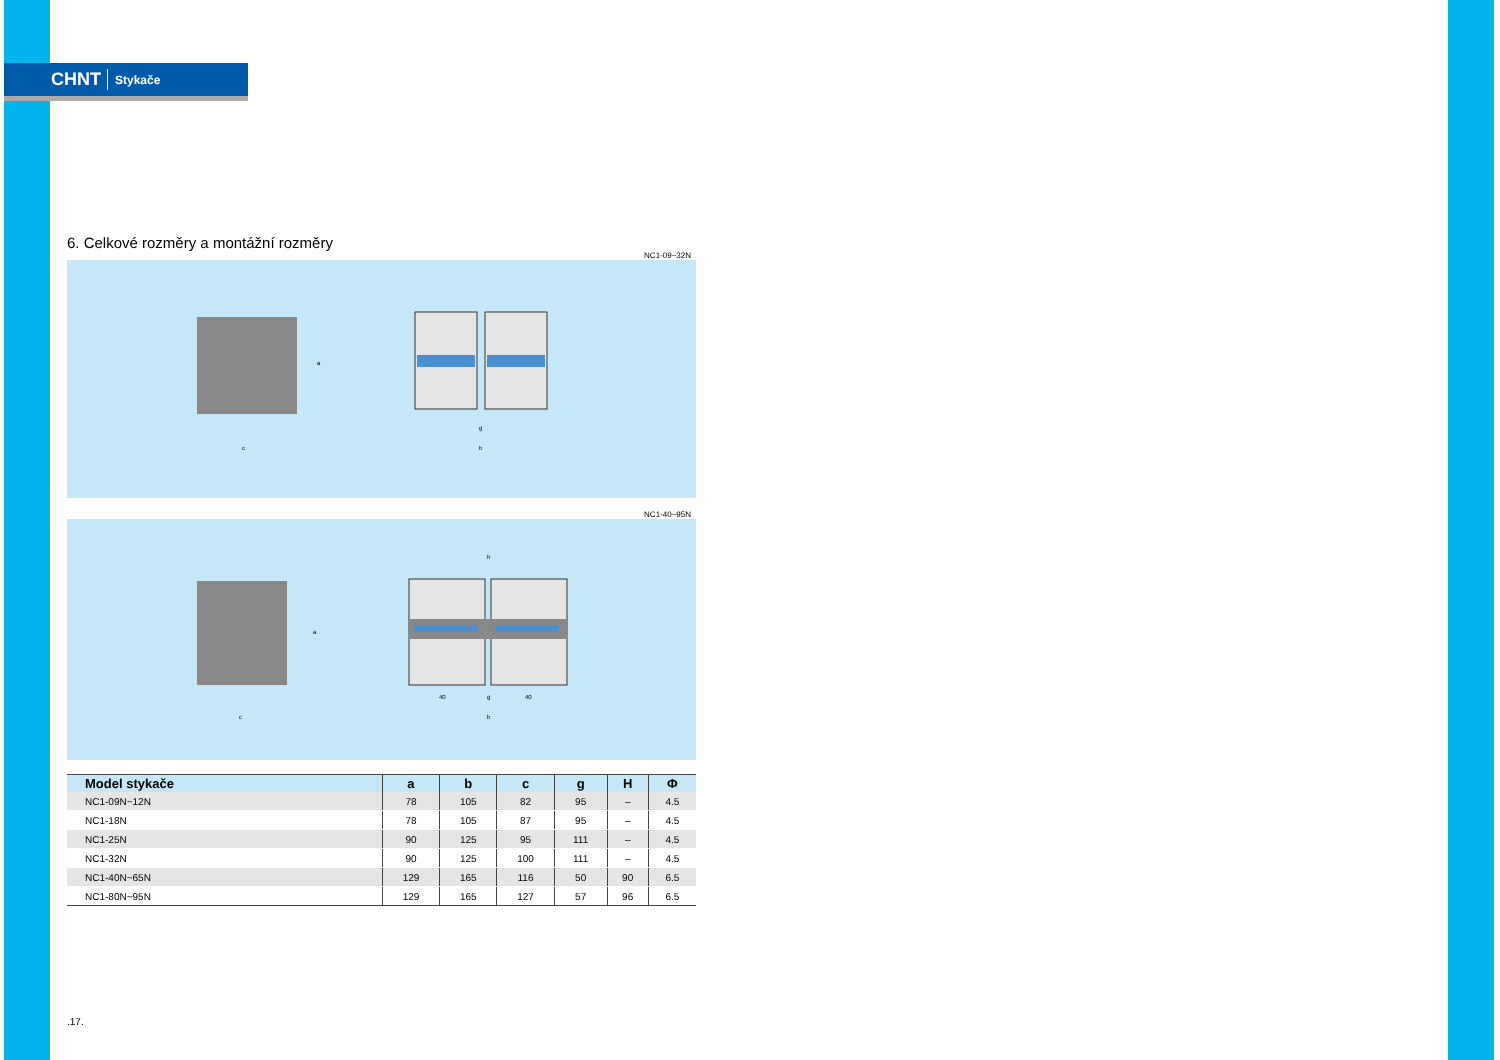CHNT Stykače
6. Celkové rozměry a montážní rozměry
NC1-09~32N
c
g
b
a
NC1-40~95N
h
40
g
40
b
c
a
| Model stykače | a | b | c | g | H | Φ |
| --- | --- | --- | --- | --- | --- | --- |
| NC1-09N~12N | 78 | 105 | 82 | 95 | – | 4.5 |
| NC1-18N | 78 | 105 | 87 | 95 | – | 4.5 |
| NC1-25N | 90 | 125 | 95 | 111 | – | 4.5 |
| NC1-32N | 90 | 125 | 100 | 111 | – | 4.5 |
| NC1-40N~65N | 129 | 165 | 116 | 50 | 90 | 6.5 |
| NC1-80N~95N | 129 | 165 | 127 | 57 | 96 | 6.5 |
.17.